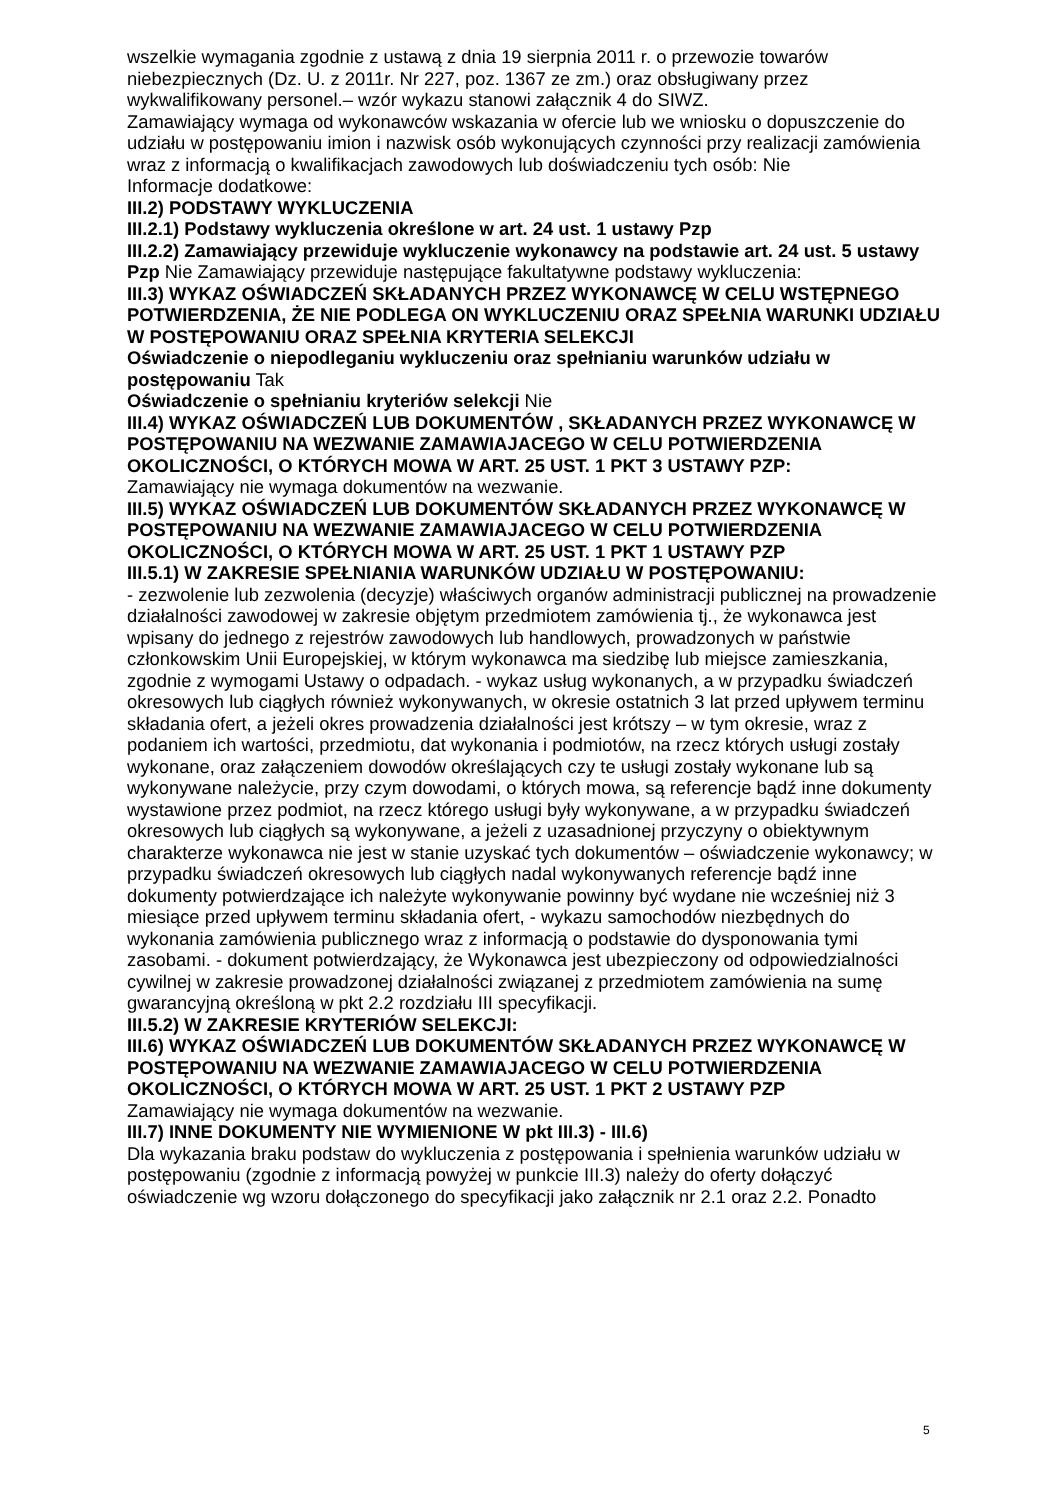wszelkie wymagania zgodnie z ustawą z dnia 19 sierpnia 2011 r. o przewozie towarów niebezpiecznych (Dz. U. z 2011r. Nr 227, poz. 1367 ze zm.) oraz obsługiwany przez wykwalifikowany personel.– wzór wykazu stanowi załącznik 4 do SIWZ.
Zamawiający wymaga od wykonawców wskazania w ofercie lub we wniosku o dopuszczenie do udziału w postępowaniu imion i nazwisk osób wykonujących czynności przy realizacji zamówienia wraz z informacją o kwalifikacjach zawodowych lub doświadczeniu tych osób: Nie
Informacje dodatkowe:
III.2) PODSTAWY WYKLUCZENIA
III.2.1) Podstawy wykluczenia określone w art. 24 ust. 1 ustawy Pzp
III.2.2) Zamawiający przewiduje wykluczenie wykonawcy na podstawie art. 24 ust. 5 ustawy Pzp Nie Zamawiający przewiduje następujące fakultatywne podstawy wykluczenia:
III.3) WYKAZ OŚWIADCZEŃ SKŁADANYCH PRZEZ WYKONAWCĘ W CELU WSTĘPNEGO POTWIERDZENIA, ŻE NIE PODLEGA ON WYKLUCZENIU ORAZ SPEŁNIA WARUNKI UDZIAŁU W POSTĘPOWANIU ORAZ SPEŁNIA KRYTERIA SELEKCJI
Oświadczenie o niepodleganiu wykluczeniu oraz spełnianiu warunków udziału w postępowaniu Tak
Oświadczenie o spełnianiu kryteriów selekcji Nie
III.4) WYKAZ OŚWIADCZEŃ LUB DOKUMENTÓW , SKŁADANYCH PRZEZ WYKONAWCĘ W POSTĘPOWANIU NA WEZWANIE ZAMAWIAJACEGO W CELU POTWIERDZENIA OKOLICZNOŚCI, O KTÓRYCH MOWA W ART. 25 UST. 1 PKT 3 USTAWY PZP:
Zamawiający nie wymaga dokumentów na wezwanie.
III.5) WYKAZ OŚWIADCZEŃ LUB DOKUMENTÓW SKŁADANYCH PRZEZ WYKONAWCĘ W POSTĘPOWANIU NA WEZWANIE ZAMAWIAJACEGO W CELU POTWIERDZENIA OKOLICZNOŚCI, O KTÓRYCH MOWA W ART. 25 UST. 1 PKT 1 USTAWY PZP
III.5.1) W ZAKRESIE SPEŁNIANIA WARUNKÓW UDZIAŁU W POSTĘPOWANIU:
- zezwolenie lub zezwolenia (decyzje) właściwych organów administracji publicznej na prowadzenie działalności zawodowej w zakresie objętym przedmiotem zamówienia tj., że wykonawca jest wpisany do jednego z rejestrów zawodowych lub handlowych, prowadzonych w państwie członkowskim Unii Europejskiej, w którym wykonawca ma siedzibę lub miejsce zamieszkania, zgodnie z wymogami Ustawy o odpadach. - wykaz usług wykonanych, a w przypadku świadczeń okresowych lub ciągłych również wykonywanych, w okresie ostatnich 3 lat przed upływem terminu składania ofert, a jeżeli okres prowadzenia działalności jest krótszy – w tym okresie, wraz z podaniem ich wartości, przedmiotu, dat wykonania i podmiotów, na rzecz których usługi zostały wykonane, oraz załączeniem dowodów określających czy te usługi zostały wykonane lub są wykonywane należycie, przy czym dowodami, o których mowa, są referencje bądź inne dokumenty wystawione przez podmiot, na rzecz którego usługi były wykonywane, a w przypadku świadczeń okresowych lub ciągłych są wykonywane, a jeżeli z uzasadnionej przyczyny o obiektywnym charakterze wykonawca nie jest w stanie uzyskać tych dokumentów – oświadczenie wykonawcy; w przypadku świadczeń okresowych lub ciągłych nadal wykonywanych referencje bądź inne dokumenty potwierdzające ich należyte wykonywanie powinny być wydane nie wcześniej niż 3 miesiące przed upływem terminu składania ofert, - wykazu samochodów niezbędnych do wykonania zamówienia publicznego wraz z informacją o podstawie do dysponowania tymi zasobami. - dokument potwierdzający, że Wykonawca jest ubezpieczony od odpowiedzialności cywilnej w zakresie prowadzonej działalności związanej z przedmiotem zamówienia na sumę gwarancyjną określoną w pkt 2.2 rozdziału III specyfikacji.
III.5.2) W ZAKRESIE KRYTERIÓW SELEKCJI:
III.6) WYKAZ OŚWIADCZEŃ LUB DOKUMENTÓW SKŁADANYCH PRZEZ WYKONAWCĘ W POSTĘPOWANIU NA WEZWANIE ZAMAWIAJACEGO W CELU POTWIERDZENIA OKOLICZNOŚCI, O KTÓRYCH MOWA W ART. 25 UST. 1 PKT 2 USTAWY PZP
Zamawiający nie wymaga dokumentów na wezwanie.
III.7) INNE DOKUMENTY NIE WYMIENIONE W pkt III.3) - III.6)
Dla wykazania braku podstaw do wykluczenia z postępowania i spełnienia warunków udziału w postępowaniu (zgodnie z informacją powyżej w punkcie III.3) należy do oferty dołączyć oświadczenie wg wzoru dołączonego do specyfikacji jako załącznik nr 2.1 oraz 2.2. Ponadto
5